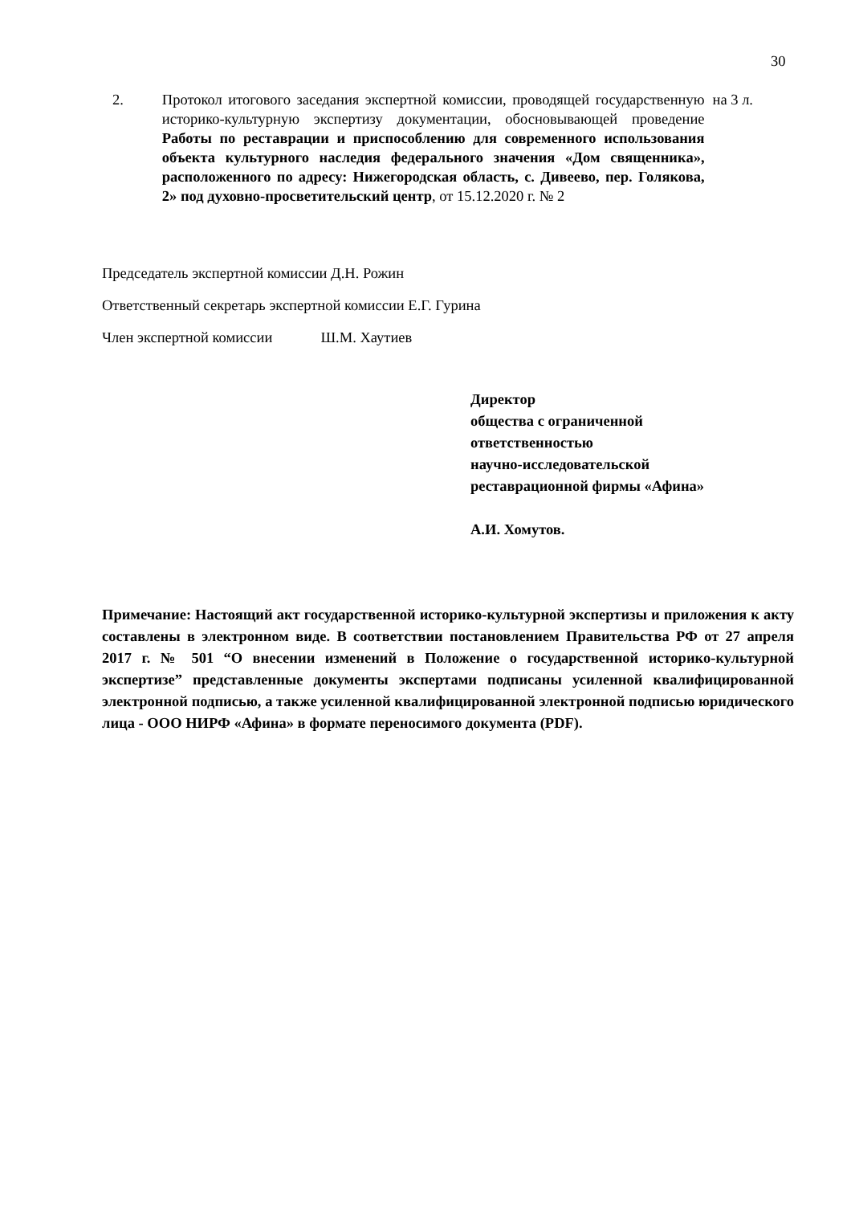30
2. Протокол итогового заседания экспертной комиссии, проводящей государственную историко-культурную экспертизу документации, обосновывающей проведение Работы по реставрации и приспособлению для современного использования объекта культурного наследия федерального значения «Дом священника», расположенного по адресу: Нижегородская область, с. Дивеево, пер. Голякова, 2» под духовно-просветительский центр, от 15.12.2020 г. № 2
на 3 л.
Председатель экспертной комиссии Д.Н. Рожин
Ответственный секретарь экспертной комиссии Е.Г. Гурина
Член экспертной комиссии Ш.М. Хаутиев
Директор
общества с ограниченной
ответственностью
научно-исследовательской
реставрационной фирмы «Афина»
А.И. Хомутов.
Примечание: Настоящий акт государственной историко-культурной экспертизы и приложения к акту составлены в электронном виде. В соответствии постановлением Правительства РФ от 27 апреля 2017 г. № 501 “О внесении изменений в Положение о государственной историко-культурной экспертизе” представленные документы экспертами подписаны усиленной квалифицированной электронной подписью, а также усиленной квалифицированной электронной подписью юридического лица - ООО НИРФ «Афина» в формате переносимого документа (PDF).